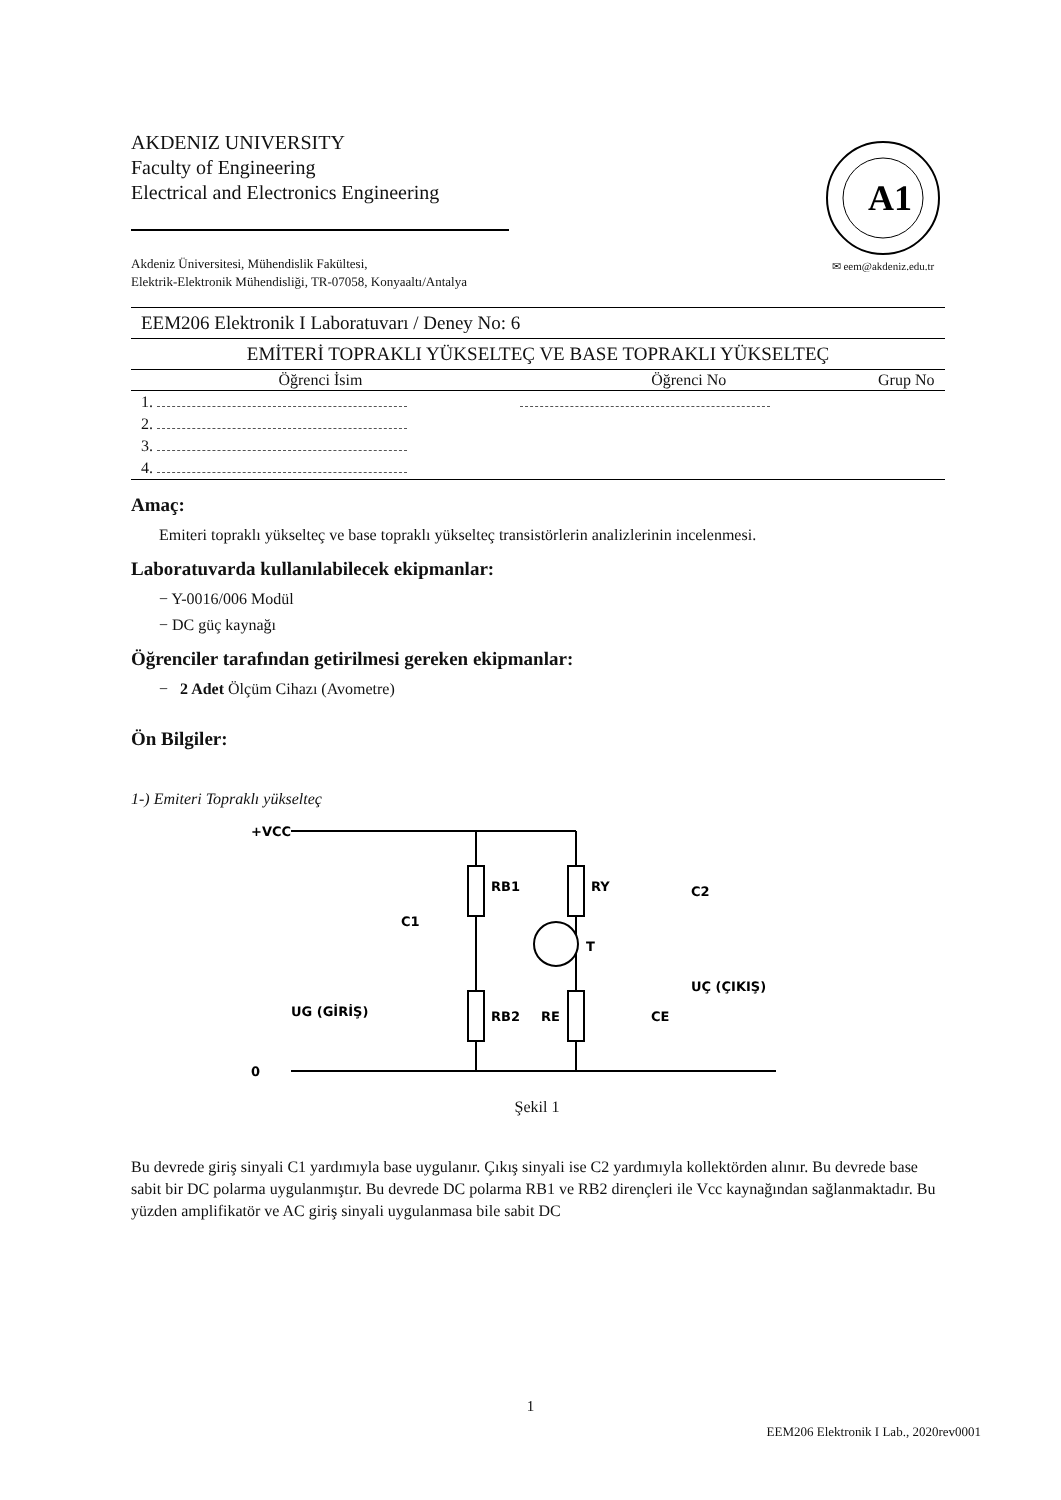AKDENIZ UNIVERSITY
Faculty of Engineering
Electrical and Electronics Engineering
Akdeniz Üniversitesi, Mühendislik Fakültesi,
Elektrik-Elektronik Mühendisliği, TR-07058, Konyaaltı/Antalya
A1
✉ eem@akdeniz.edu.tr
| EEM206 Elektronik I Laboratuvarı / Deney No: 6 |
| EMİTERİ TOPRAKLI YÜKSELTEÇ VE BASE TOPRAKLI YÜKSELTEÇ |
| Öğrenci İsim | Öğrenci No | Grup No |
| --- | --- | --- |
| 1. | | |
| 2. | | |
| 3. | | |
| 4. | | |
Amaç:
Emiteri topraklı yükselteç ve base topraklı yükselteç transistörlerin analizlerinin incelenmesi.
Laboratuvarda kullanılabilecek ekipmanlar:
− Y-0016/006 Modül
− DC güç kaynağı
Öğrenciler tarafından getirilmesi gereken ekipmanlar:
− 2 Adet Ölçüm Cihazı (Avometre)
Ön Bilgiler:
1-) Emiteri Topraklı yükselteç
+VCC
0
RB1
RY
RB2
RE
T
C1
C2
CE
UG (GİRİŞ)
UÇ (ÇIKIŞ)
Şekil 1
Bu devrede giriş sinyali C1 yardımıyla base uygulanır. Çıkış sinyali ise C2 yardımıyla kollektörden alınır. Bu devrede base sabit bir DC polarma uygulanmıştır. Bu devrede DC polarma RB1 ve RB2 dirençleri ile Vcc kaynağından sağlanmaktadır. Bu yüzden amplifikatör ve AC giriş sinyali uygulanmasa bile sabit DC
1
EEM206 Elektronik I Lab., 2020rev0001